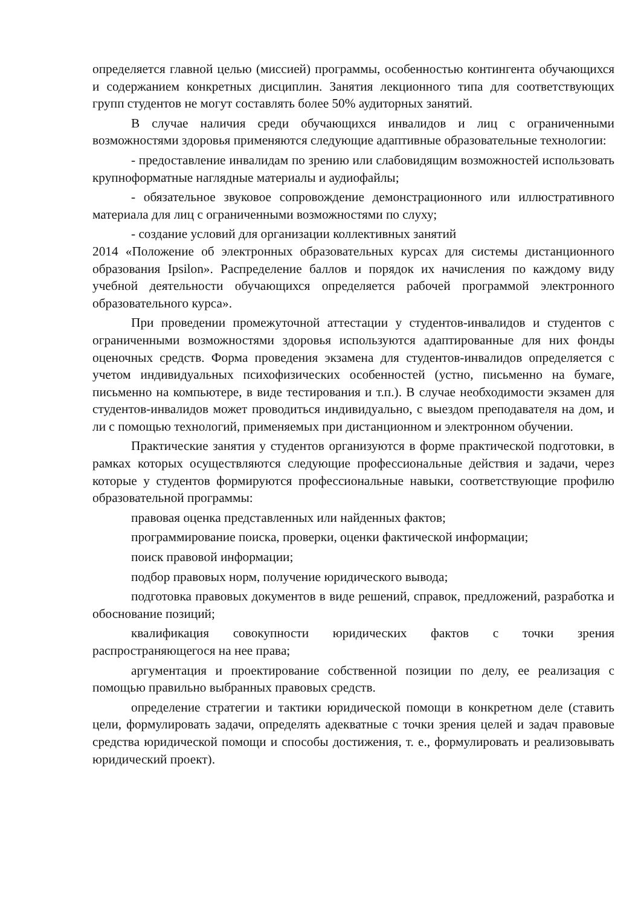определяется главной целью (миссией) программы, особенностью контингента обучающихся и содержанием конкретных дисциплин. Занятия лекционного типа для соответствующих групп студентов не могут составлять более 50% аудиторных занятий.
В случае наличия среди обучающихся инвалидов и лиц с ограниченными возможностями здоровья применяются следующие адаптивные образовательные технологии:
- предоставление инвалидам по зрению или слабовидящим возможностей использовать крупноформатные наглядные материалы и аудиофайлы;
- обязательное звуковое сопровождение демонстрационного или иллюстративного материала для лиц с ограниченными возможностями по слуху;
- создание условий для организации коллективных занятий
2014 «Положение об электронных образовательных курсах для системы дистанционного образования Ipsilon». Распределение баллов и порядок их начисления по каждому виду учебной деятельности обучающихся определяется рабочей программой электронного образовательного курса».
При проведении промежуточной аттестации у студентов-инвалидов и студентов с ограниченными возможностями здоровья используются адаптированные для них фонды оценочных средств. Форма проведения экзамена для студентов-инвалидов определяется с учетом индивидуальных психофизических особенностей (устно, письменно на бумаге, письменно на компьютере, в виде тестирования и т.п.). В случае необходимости экзамен для студентов-инвалидов может проводиться индивидуально, с выездом преподавателя на дом, и ли с помощью технологий, применяемых при дистанционном и электронном обучении.
Практические занятия у студентов организуются в форме практической подготовки, в рамках которых осуществляются следующие профессиональные действия и задачи, через которые у студентов формируются профессиональные навыки, соответствующие профилю образовательной программы:
правовая оценка представленных или найденных фактов;
программирование поиска, проверки, оценки фактической информации;
поиск правовой информации;
подбор правовых норм, получение юридического вывода;
подготовка правовых документов в виде решений, справок, предложений, разработка и обоснование позиций;
квалификация совокупности юридических фактов с точки зрения распространяющегося на нее права;
аргументация и проектирование собственной позиции по делу, ее реализация с помощью правильно выбранных правовых средств.
определение стратегии и тактики юридической помощи в конкретном деле (ставить цели, формулировать задачи, определять адекватные с точки зрения целей и задач правовые средства юридической помощи и способы достижения, т. е., формулировать и реализовывать юридический проект).